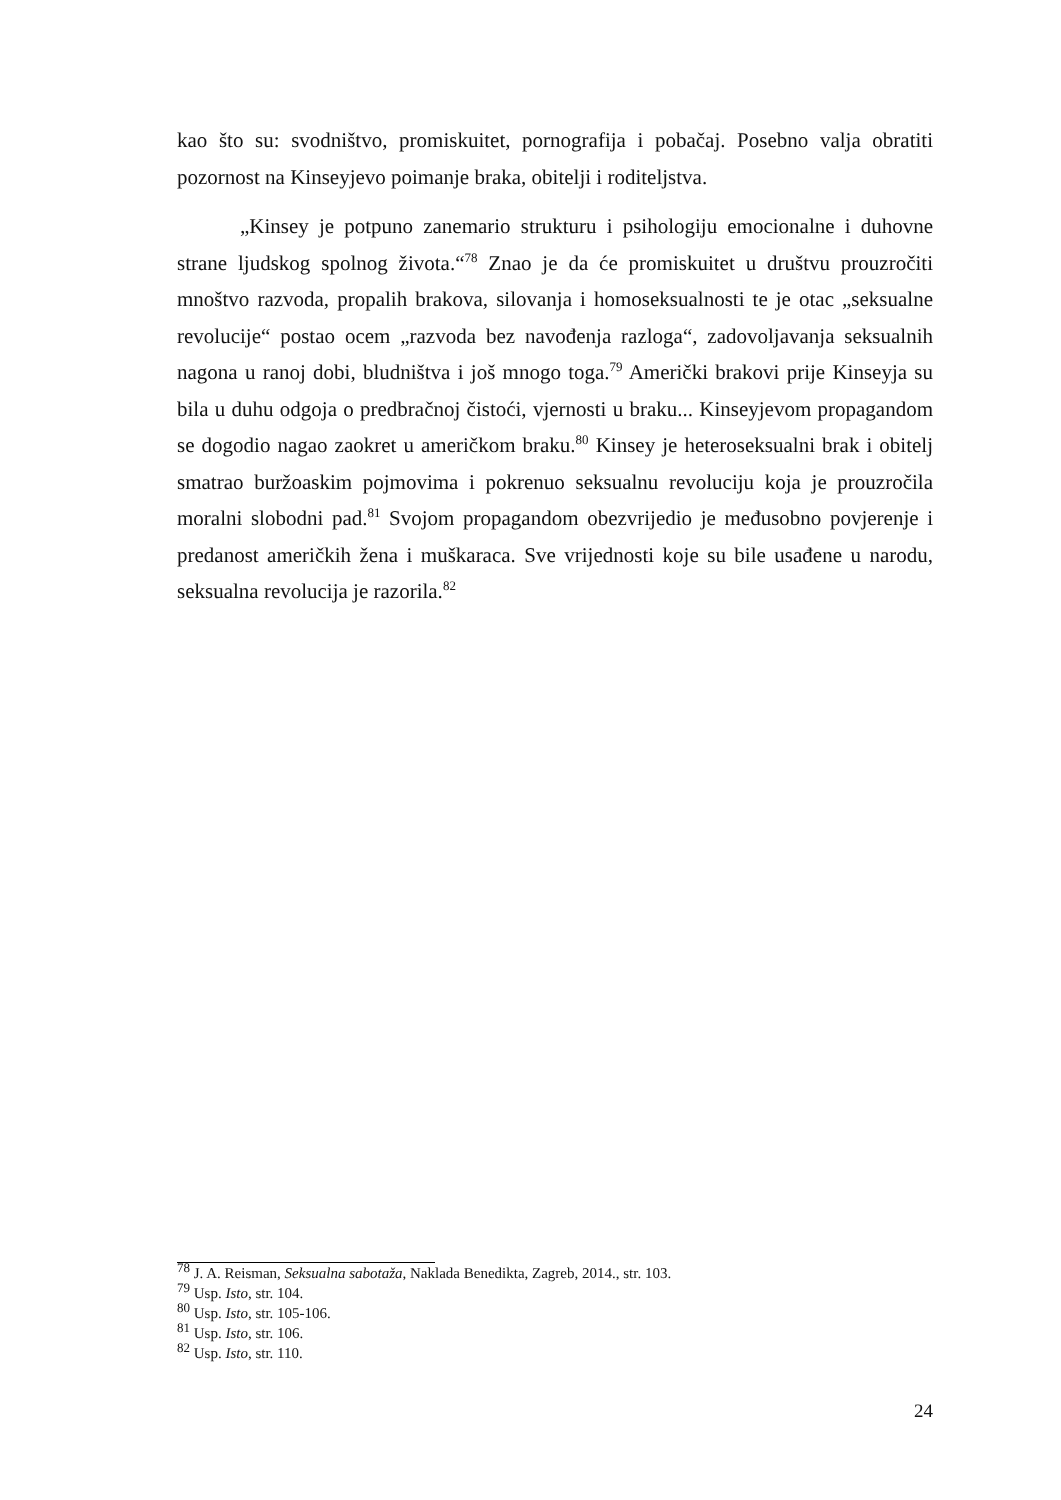kao što su: svodništvo, promiskuitet, pornografija i pobačaj. Posebno valja obratiti pozornost na Kinseyjevo poimanje braka, obitelji i roditeljstva.
„Kinsey je potpuno zanemario strukturu i psihologiju emocionalne i duhovne strane ljudskog spolnog života.“<sup>78</sup> Znao je da će promiskuitet u društvu prouzročiti mnoštvo razvoda, propalih brakova, silovanja i homoseksualnosti te je otac „seksualne revolucije“ postao ocem „razvoda bez navođenja razloga“, zadovoljavanja seksualnih nagona u ranoj dobi, bludništva i još mnogo toga.<sup>79</sup> Američki brakovi prije Kinseyja su bila u duhu odgoja o predbračnoj čistoći, vjernosti u braku... Kinseyjevom propagandom se dogodio nagao zaokret u američkom braku.<sup>80</sup> Kinsey je heteroseksualni brak i obitelj smatrao buržoaskim pojmovima i pokrenuo seksualnu revoluciju koja je prouzročila moralni slobodni pad.<sup>81</sup> Svojom propagandom obezvrijedio je međusobno povjerenje i predanost američkih žena i muškaraca. Sve vrijednosti koje su bile usađene u narodu, seksualna revolucija je razorila.<sup>82</sup>
<sup>78</sup> J. A. Reisman, Seksualna sabotaža, Naklada Benedikta, Zagreb, 2014., str. 103.
<sup>79</sup> Usp. Isto, str. 104.
<sup>80</sup> Usp. Isto, str. 105-106.
<sup>81</sup> Usp. Isto, str. 106.
<sup>82</sup> Usp. Isto, str. 110.
24